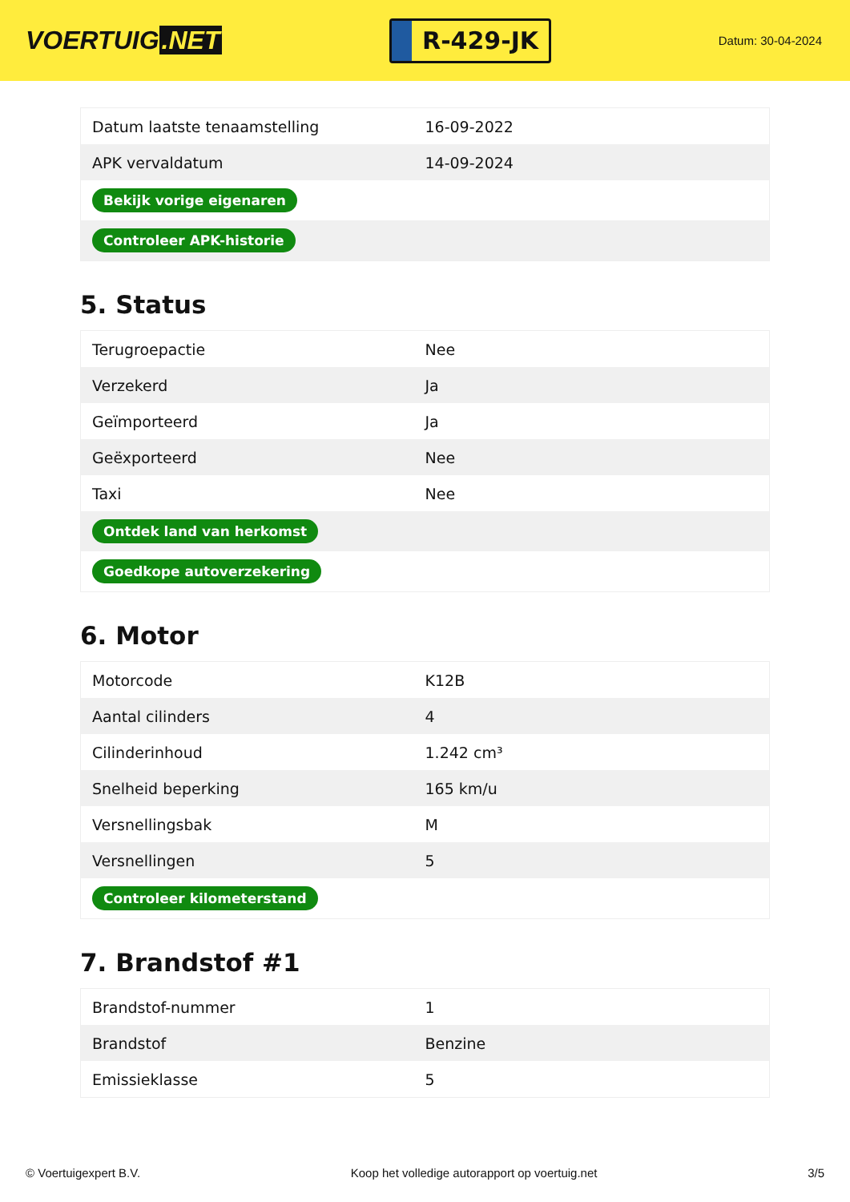VOERTUIG.NET
R-429-JK
Datum: 30-04-2024
| Datum laatste tenaamstelling | 16-09-2022 |
| APK vervaldatum | 14-09-2024 |
| Bekijk vorige eigenaren | |
| Controleer APK-historie | |
5. Status
| Terugroepactie | Nee |
| Verzekerd | Ja |
| Geïmporteerd | Ja |
| Geëxporteerd | Nee |
| Taxi | Nee |
| Ontdek land van herkomst | |
| Goedkope autoverzekering | |
6. Motor
| Motorcode | K12B |
| Aantal cilinders | 4 |
| Cilinderinhoud | 1.242 cm³ |
| Snelheid beperking | 165 km/u |
| Versnellingsbak | M |
| Versnellingen | 5 |
| Controleer kilometerstand | |
7. Brandstof #1
| Brandstof-nummer | 1 |
| Brandstof | Benzine |
| Emissieklasse | 5 |
© Voertuigexpert B.V. Koop het volledige autorapport op voertuig.net 3/5